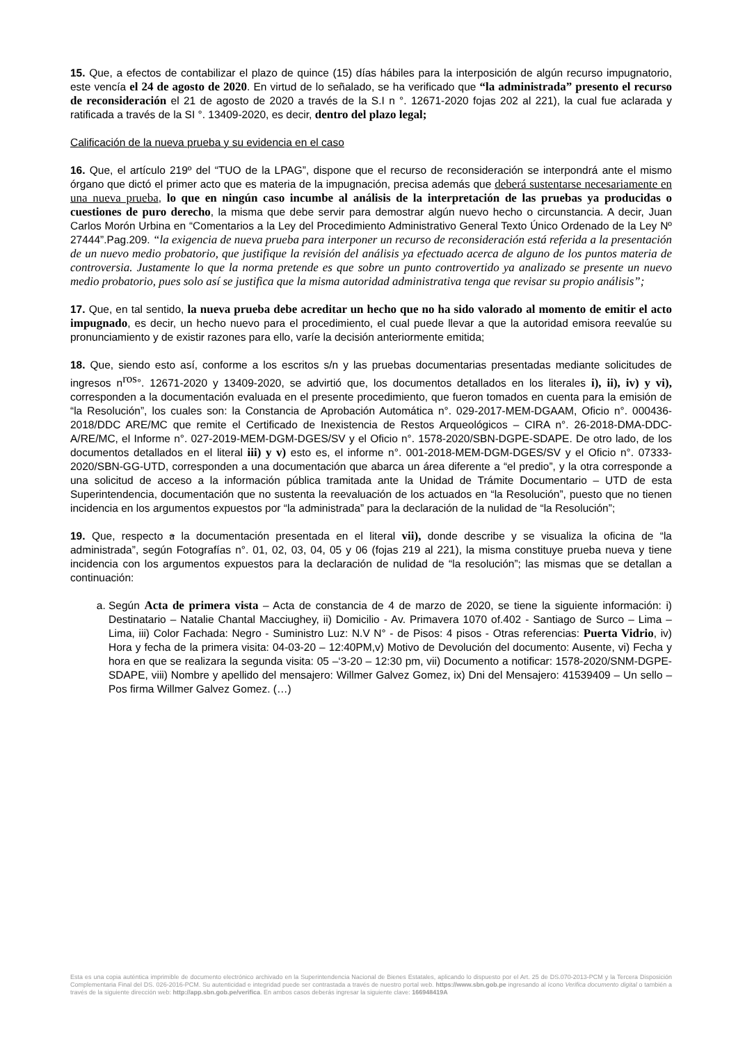15. Que, a efectos de contabilizar el plazo de quince (15) días hábiles para la interposición de algún recurso impugnatorio, este vencía el 24 de agosto de 2020. En virtud de lo señalado, se ha verificado que “la administrada” presento el recurso de reconsideración el 21 de agosto de 2020 a través de la S.I n °. 12671-2020 fojas 202 al 221), la cual fue aclarada y ratificada a través de la SI °. 13409-2020, es decir, dentro del plazo legal;
Calificación de la nueva prueba y su evidencia en el caso
16. Que, el artículo 219º del “TUO de la LPAG”, dispone que el recurso de reconsideración se interpondrá ante el mismo órgano que dictó el primer acto que es materia de la impugnación, precisa además que deberá sustentarse necesariamente en una nueva prueba, lo que en ningún caso incumbe al análisis de la interpretación de las pruebas ya producidas o cuestiones de puro derecho, la misma que debe servir para demostrar algún nuevo hecho o circunstancia. A decir, Juan Carlos Morón Urbina en “Comentarios a la Ley del Procedimiento Administrativo General Texto Único Ordenado de la Ley Nº 27444”.Pag.209. “la exigencia de nueva prueba para interponer un recurso de reconsideración está referida a la presentación de un nuevo medio probatorio, que justifique la revisión del análisis ya efectuado acerca de alguno de los puntos materia de controversia. Justamente lo que la norma pretende es que sobre un punto controvertido ya analizado se presente un nuevo medio probatorio, pues solo así se justifica que la misma autoridad administrativa tenga que revisar su propio análisis”;
17. Que, en tal sentido, la nueva prueba debe acreditar un hecho que no ha sido valorado al momento de emitir el acto impugnado, es decir, un hecho nuevo para el procedimiento, el cual puede llevar a que la autoridad emisora reevalúe su pronunciamiento y de existir razones para ello, varíe la decisión anteriormente emitida;
18. Que, siendo esto así, conforme a los escritos s/n y las pruebas documentarias presentadas mediante solicitudes de ingresos n<sup>ros</sup>°. 12671-2020 y 13409-2020, se advirtió que, los documentos detallados en los literales i), ii), iv) y vi), corresponden a la documentación evaluada en el presente procedimiento, que fueron tomados en cuenta para la emisión de “la Resolución”, los cuales son: la Constancia de Aprobación Automática n°. 029-2017-MEM-DGAAM, Oficio n°. 000436-2018/DDC ARE/MC que remite el Certificado de Inexistencia de Restos Arqueológicos – CIRA n°. 26-2018-DMA-DDC-A/RE/MC, el Informe n°. 027-2019-MEM-DGM-DGES/SV y el Oficio n°. 1578-2020/SBN-DGPE-SDAPE. De otro lado, de los documentos detallados en el literal iii) y v) esto es, el informe n°. 001-2018-MEM-DGM-DGES/SV y el Oficio n°. 07333-2020/SBN-GG-UTD, corresponden a una documentación que abarca un área diferente a “el predio”, y la otra corresponde a una solicitud de acceso a la información pública tramitada ante la Unidad de Trámite Documentario – UTD de esta Superintendencia, documentación que no sustenta la reevaluación de los actuados en “la Resolución”, puesto que no tienen incidencia en los argumentos expuestos por “la administrada” para la declaración de la nulidad de “la Resolución”;
19. Que, respecto a la documentación presentada en el literal vii), donde describe y se visualiza la oficina de “la administrada”, según Fotografías n°. 01, 02, 03, 04, 05 y 06 (fojas 219 al 221), la misma constituye prueba nueva y tiene incidencia con los argumentos expuestos para la declaración de nulidad de “la resolución”; las mismas que se detallan a continuación:
a. Según Acta de primera vista – Acta de constancia de 4 de marzo de 2020, se tiene la siguiente información: i) Destinatario – Natalie Chantal Macciughey, ii) Domicilio - Av. Primavera 1070 of.402 - Santiago de Surco – Lima – Lima, iii) Color Fachada: Negro - Suministro Luz: N.V N° - de Pisos: 4 pisos - Otras referencias: Puerta Vidrio, iv) Hora y fecha de la primera visita: 04-03-20 – 12:40PM,v) Motivo de Devolución del documento: Ausente, vi) Fecha y hora en que se realizara la segunda visita: 05 –‘3-20 – 12:30 pm, vii) Documento a notificar: 1578-2020/SNM-DGPE-SDAPE, viii) Nombre y apellido del mensajero: Willmer Galvez Gomez, ix) Dni del Mensajero: 41539409 – Un sello – Pos firma Willmer Galvez Gomez. (…)
Esta es una copia auténtica imprimible de documento electrónico archivado en la Superintendencia Nacional de Bienes Estatales, aplicando lo dispuesto por el Art. 25 de DS.070-2013-PCM y la Tercera Disposición Complementaria Final del DS. 026-2016-PCM. Su autenticidad e integridad puede ser contrastada a través de nuestro portal web. https://www.sbn.gob.pe ingresando al ícono Verifica documento digital o también a través de la siguiente dirección web: http://app.sbn.gob.pe/verifica. En ambos casos deberás ingresar la siguiente clave: 166948419A